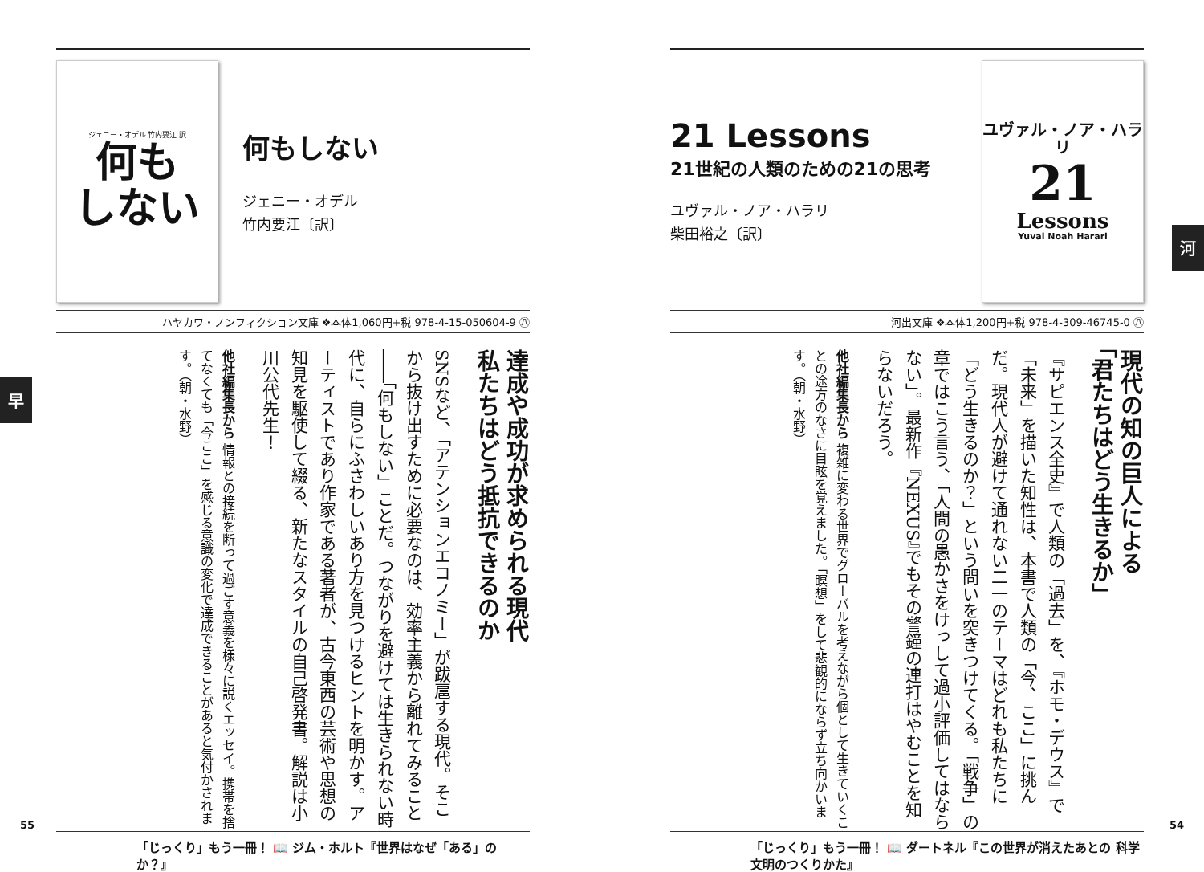ジェニー・オデル 竹内要江 訳
何も
しない
何もしない
ジェニー・オデル
竹内要江〔訳〕
ハヤカワ・ノンフィクション文庫 ❖本体1,060円+税 978-4-15-050604-9 ㊇
達成や成功が求められる現代
私たちはどう抵抗できるのか
SNSなど、「アテンションエコノミー」が跋扈する現代。そこから抜け出すために必要なのは、効率主義から離れてみること――「何もしない」ことだ。つながりを避けては生きられない時代に、自らにふさわしいあり方を見つけるヒントを明かす。アーティストであり作家である著者が、古今東西の芸術や思想の知見を駆使して綴る、新たなスタイルの自己啓発書。解説は小川公代先生！
他社編集長から 情報との接続を断って過ごす意義を様々に説くエッセイ。携帯を捨てなくても「今ここ」を感じる意識の変化で達成できることがあると気付かされます。（朝・水野）
「じっくり」もう一冊！ 📖 ジム・ホルト『世界はなぜ「ある」のか？』
21 Lessons
21世紀の人類のための21の思考
ユヴァル・ノア・ハラリ
柴田裕之〔訳〕
ユヴァル・ノア・ハラリ
21
Lessons
Yuval Noah Harari
河出文庫 ❖本体1,200円+税 978-4-309-46745-0 ㊇
現代の知の巨人による
「君たちはどう生きるか」
『サピエンス全史』で人類の「過去」を、『ホモ・デウス』で「未来」を描いた知性は、本書で人類の「今、ここ」に挑んだ。現代人が避けて通れない二一のテーマはどれも私たちに「どう生きるのか？」という問いを突きつけてくる。「戦争」の章ではこう言う、「人間の愚かさをけっして過小評価してはならない」。最新作『NEXUS』でもその警鐘の連打はやむことを知らないだろう。
他社編集長から 複雑に変わる世界でグローバルを考えながら個として生きていくことの途方のなさに目眩を覚えました。「瞑想」をして悲観的にならず立ち向かいます。（朝・水野）
「じっくり」もう一冊！ 📖 ダートネル『この世界が消えたあとの 科学文明のつくりかた』
早
河
55 54